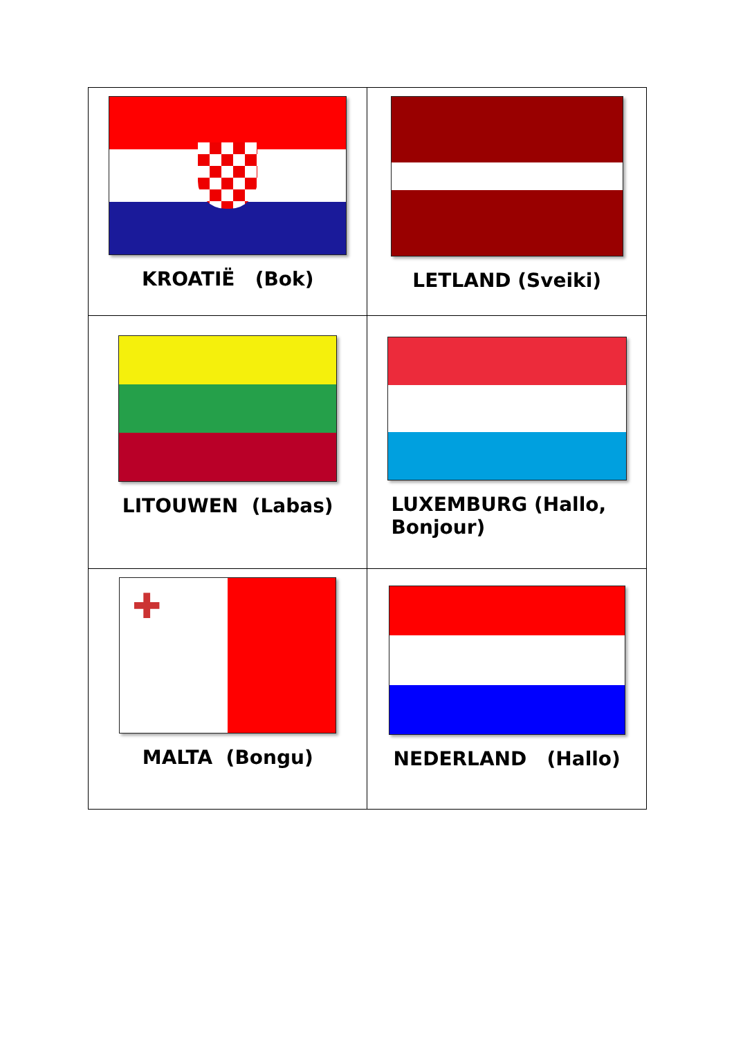| KROATIË (Bok) | LETLAND (Sveiki) |
| LITOUWEN (Labas) | LUXEMBURG (Hallo, Bonjour) |
| ✚ MALTA (Bongu) | NEDERLAND (Hallo) |